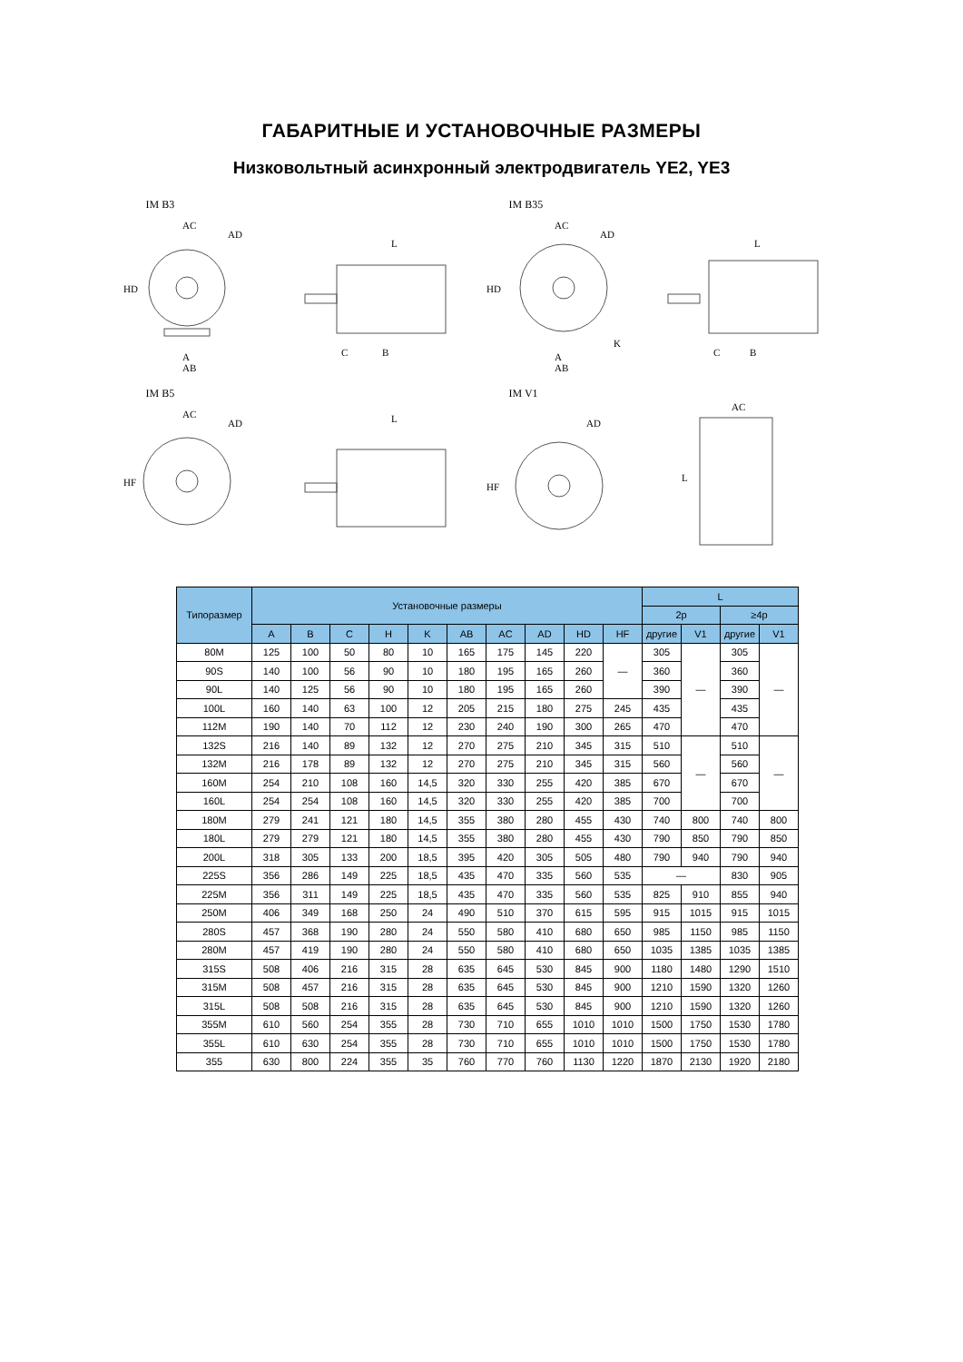ГАБАРИТНЫЕ И УСТАНОВОЧНЫЕ РАЗМЕРЫ
Низковольтный асинхронный электродвигатель YE2, YE3
IM B3
AC
AD
A
AB
HD
L
C
B
IM B35
AC
AD
A
AB
HD
K
L
C
B
IM B5
AC
AD
HF
L
IM V1
AD
HF
AC
L
| Типоразмер | Установочные размеры | | | | | | | | | | L | | | |
| --- | --- | --- | --- | --- | --- | --- | --- | --- | --- | --- | --- | --- | --- | --- |
| | | | | | | | | | | | 2p | | ≥4p | |
| | A | B | C | H | K | AB | AC | AD | HD | HF | другие | V1 | другие | V1 |
| 80M | 125 | 100 | 50 | 80 | 10 | 165 | 175 | 145 | 220 | — | 305 | — | 305 | — |
| 90S | 140 | 100 | 56 | 90 | 10 | 180 | 195 | 165 | 260 | | 360 | | 360 | |
| 90L | 140 | 125 | 56 | 90 | 10 | 180 | 195 | 165 | 260 | | 390 | | 390 | |
| 100L | 160 | 140 | 63 | 100 | 12 | 205 | 215 | 180 | 275 | 245 | 435 | | 435 | |
| 112M | 190 | 140 | 70 | 112 | 12 | 230 | 240 | 190 | 300 | 265 | 470 | | 470 | |
| 132S | 216 | 140 | 89 | 132 | 12 | 270 | 275 | 210 | 345 | 315 | 510 | — | 510 | — |
| 132M | 216 | 178 | 89 | 132 | 12 | 270 | 275 | 210 | 345 | 315 | 560 | | 560 | |
| 160M | 254 | 210 | 108 | 160 | 14,5 | 320 | 330 | 255 | 420 | 385 | 670 | | 670 | |
| 160L | 254 | 254 | 108 | 160 | 14,5 | 320 | 330 | 255 | 420 | 385 | 700 | | 700 | |
| 180M | 279 | 241 | 121 | 180 | 14,5 | 355 | 380 | 280 | 455 | 430 | 740 | 800 | 740 | 800 |
| 180L | 279 | 279 | 121 | 180 | 14,5 | 355 | 380 | 280 | 455 | 430 | 790 | 850 | 790 | 850 |
| 200L | 318 | 305 | 133 | 200 | 18,5 | 395 | 420 | 305 | 505 | 480 | 790 | 940 | 790 | 940 |
| 225S | 356 | 286 | 149 | 225 | 18,5 | 435 | 470 | 335 | 560 | 535 | — | | 830 | 905 |
| 225M | 356 | 311 | 149 | 225 | 18,5 | 435 | 470 | 335 | 560 | 535 | 825 | 910 | 855 | 940 |
| 250M | 406 | 349 | 168 | 250 | 24 | 490 | 510 | 370 | 615 | 595 | 915 | 1015 | 915 | 1015 |
| 280S | 457 | 368 | 190 | 280 | 24 | 550 | 580 | 410 | 680 | 650 | 985 | 1150 | 985 | 1150 |
| 280M | 457 | 419 | 190 | 280 | 24 | 550 | 580 | 410 | 680 | 650 | 1035 | 1385 | 1035 | 1385 |
| 315S | 508 | 406 | 216 | 315 | 28 | 635 | 645 | 530 | 845 | 900 | 1180 | 1480 | 1290 | 1510 |
| 315M | 508 | 457 | 216 | 315 | 28 | 635 | 645 | 530 | 845 | 900 | 1210 | 1590 | 1320 | 1260 |
| 315L | 508 | 508 | 216 | 315 | 28 | 635 | 645 | 530 | 845 | 900 | 1210 | 1590 | 1320 | 1260 |
| 355M | 610 | 560 | 254 | 355 | 28 | 730 | 710 | 655 | 1010 | 1010 | 1500 | 1750 | 1530 | 1780 |
| 355L | 610 | 630 | 254 | 355 | 28 | 730 | 710 | 655 | 1010 | 1010 | 1500 | 1750 | 1530 | 1780 |
| 355 | 630 | 800 | 224 | 355 | 35 | 760 | 770 | 760 | 1130 | 1220 | 1870 | 2130 | 1920 | 2180 |